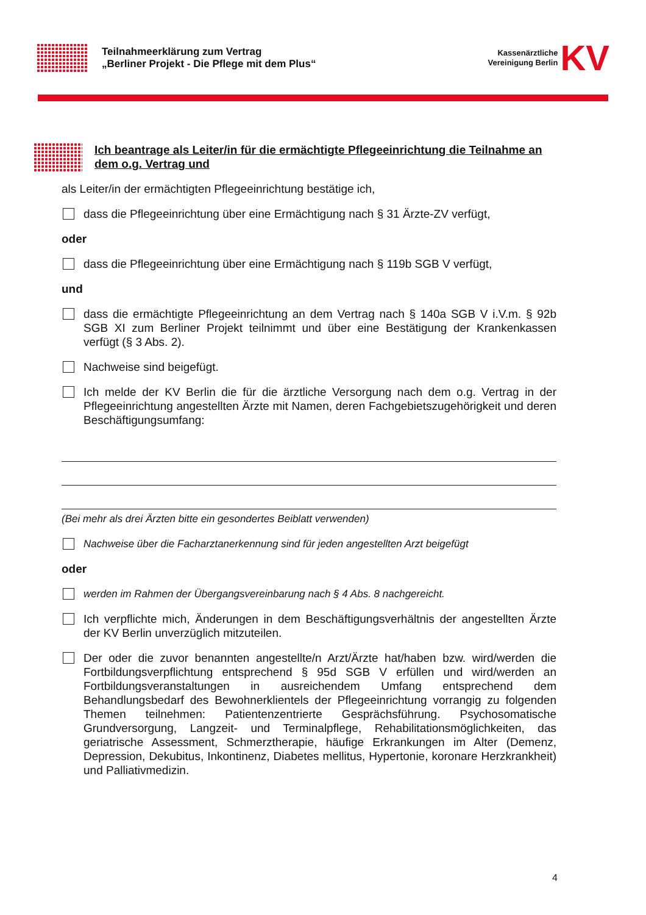Teilnahmeerklärung zum Vertrag
„Berliner Projekt - Die Pflege mit dem Plus“
Kassenärztliche
Vereinigung Berlin KV
Ich beantrage als Leiter/in für die ermächtigte Pflegeeinrichtung die Teilnahme an dem o.g. Vertrag und
als Leiter/in der ermächtigten Pflegeeinrichtung bestätige ich,
dass die Pflegeeinrichtung über eine Ermächtigung nach § 31 Ärzte-ZV verfügt,
oder
dass die Pflegeeinrichtung über eine Ermächtigung nach § 119b SGB V verfügt,
und
dass die ermächtigte Pflegeeinrichtung an dem Vertrag nach § 140a SGB V i.V.m. § 92b SGB XI zum Berliner Projekt teilnimmt und über eine Bestätigung der Krankenkassen verfügt (§ 3 Abs. 2).
Nachweise sind beigefügt.
Ich melde der KV Berlin die für die ärztliche Versorgung nach dem o.g. Vertrag in der Pflegeeinrichtung angestellten Ärzte mit Namen, deren Fachgebietszugehörigkeit und deren Beschäftigungsumfang:
(Bei mehr als drei Ärzten bitte ein gesondertes Beiblatt verwenden)
Nachweise über die Facharztanerkennung sind für jeden angestellten Arzt beigefügt
oder
werden im Rahmen der Übergangsvereinbarung nach § 4 Abs. 8 nachgereicht.
Ich verpflichte mich, Änderungen in dem Beschäftigungsverhältnis der angestellten Ärzte der KV Berlin unverzüglich mitzuteilen.
Der oder die zuvor benannten angestellte/n Arzt/Ärzte hat/haben bzw. wird/werden die Fortbildungsverpflichtung entsprechend § 95d SGB V erfüllen und wird/werden an Fortbildungsveranstaltungen in ausreichendem Umfang entsprechend dem Behandlungsbedarf des Bewohnerklientels der Pflegeeinrichtung vorrangig zu folgenden Themen teilnehmen: Patientenzentrierte Gesprächsführung. Psychosomatische Grundversorgung, Langzeit- und Terminalpflege, Rehabilitationsmöglichkeiten, das geriatrische Assessment, Schmerztherapie, häufige Erkrankungen im Alter (Demenz, Depression, Dekubitus, Inkontinenz, Diabetes mellitus, Hypertonie, koronare Herzkrankheit) und Palliativmedizin.
4